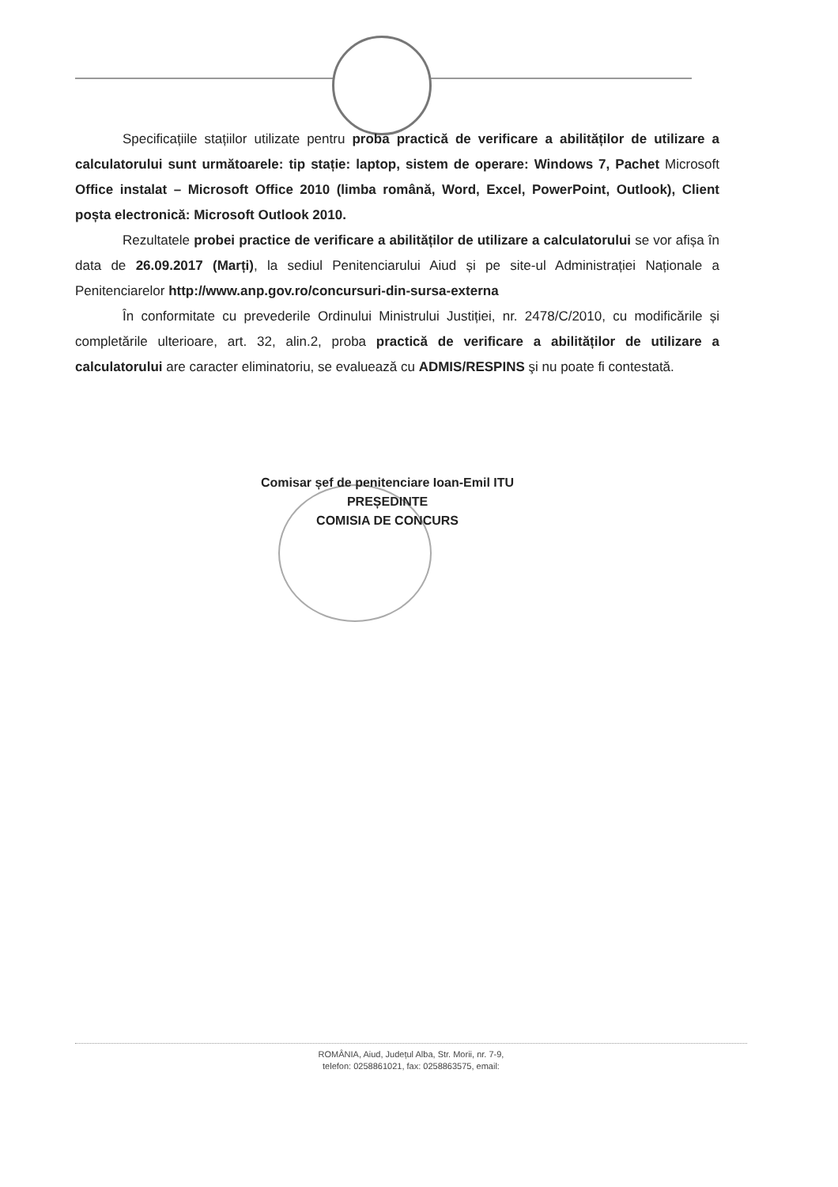Specificațiile stațiilor utilizate pentru proba practică de verificare a abilităților de utilizare a calculatorului sunt următoarele: tip stație: laptop, sistem de operare: Windows 7, Pachet Microsoft Office instalat – Microsoft Office 2010 (limba română, Word, Excel, PowerPoint, Outlook), Client poșta electronică: Microsoft Outlook 2010.
Rezultatele probei practice de verificare a abilităților de utilizare a calculatorului se vor afișa în data de 26.09.2017 (Marți), la sediul Penitenciarului Aiud și pe site-ul Administrației Naționale a Penitenciarelor http://www.anp.gov.ro/concursuri-din-sursa-externa
În conformitate cu prevederile Ordinului Ministrului Justiției, nr. 2478/C/2010, cu modificările și completările ulterioare, art. 32, alin.2, proba practică de verificare a abilităților de utilizare a calculatorului are caracter eliminatoriu, se evaluează cu ADMIS/RESPINS şi nu poate fi contestată.
Comisar șef de penitenciare Ioan-Emil ITU
PREȘEDINTE
COMISIA DE CONCURS
ROMÂNIA, Aiud, Județul Alba, Str. Morii, nr. 7-9,
telefon: 0258861021, fax: 0258863575, email: